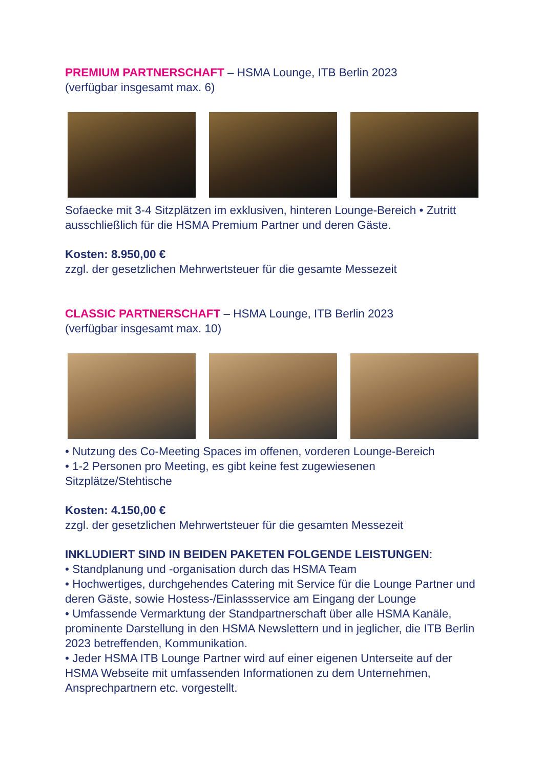PREMIUM PARTNERSCHAFT – HSMA Lounge, ITB Berlin 2023
(verfügbar insgesamt max. 6)
Sofaecke mit 3-4 Sitzplätzen im exklusiven, hinteren Lounge-Bereich • Zutritt ausschließlich für die HSMA Premium Partner und deren Gäste.
Kosten: 8.950,00 €
zzgl. der gesetzlichen Mehrwertsteuer für die gesamte Messezeit
CLASSIC PARTNERSCHAFT – HSMA Lounge, ITB Berlin 2023
(verfügbar insgesamt max. 10)
• Nutzung des Co-Meeting Spaces im offenen, vorderen Lounge-Bereich
• 1-2 Personen pro Meeting, es gibt keine fest zugewiesenen Sitzplätze/Stehtische
Kosten: 4.150,00 €
zzgl. der gesetzlichen Mehrwertsteuer für die gesamten Messezeit
INKLUDIERT SIND IN BEIDEN PAKETEN FOLGENDE LEISTUNGEN:
• Standplanung und -organisation durch das HSMA Team
• Hochwertiges, durchgehendes Catering mit Service für die Lounge Partner und deren Gäste, sowie Hostess-/Einlassservice am Eingang der Lounge
• Umfassende Vermarktung der Standpartnerschaft über alle HSMA Kanäle, prominente Darstellung in den HSMA Newslettern und in jeglicher, die ITB Berlin 2023 betreffenden, Kommunikation.
• Jeder HSMA ITB Lounge Partner wird auf einer eigenen Unterseite auf der HSMA Webseite mit umfassenden Informationen zu dem Unternehmen, Ansprechpartnern etc. vorgestellt.